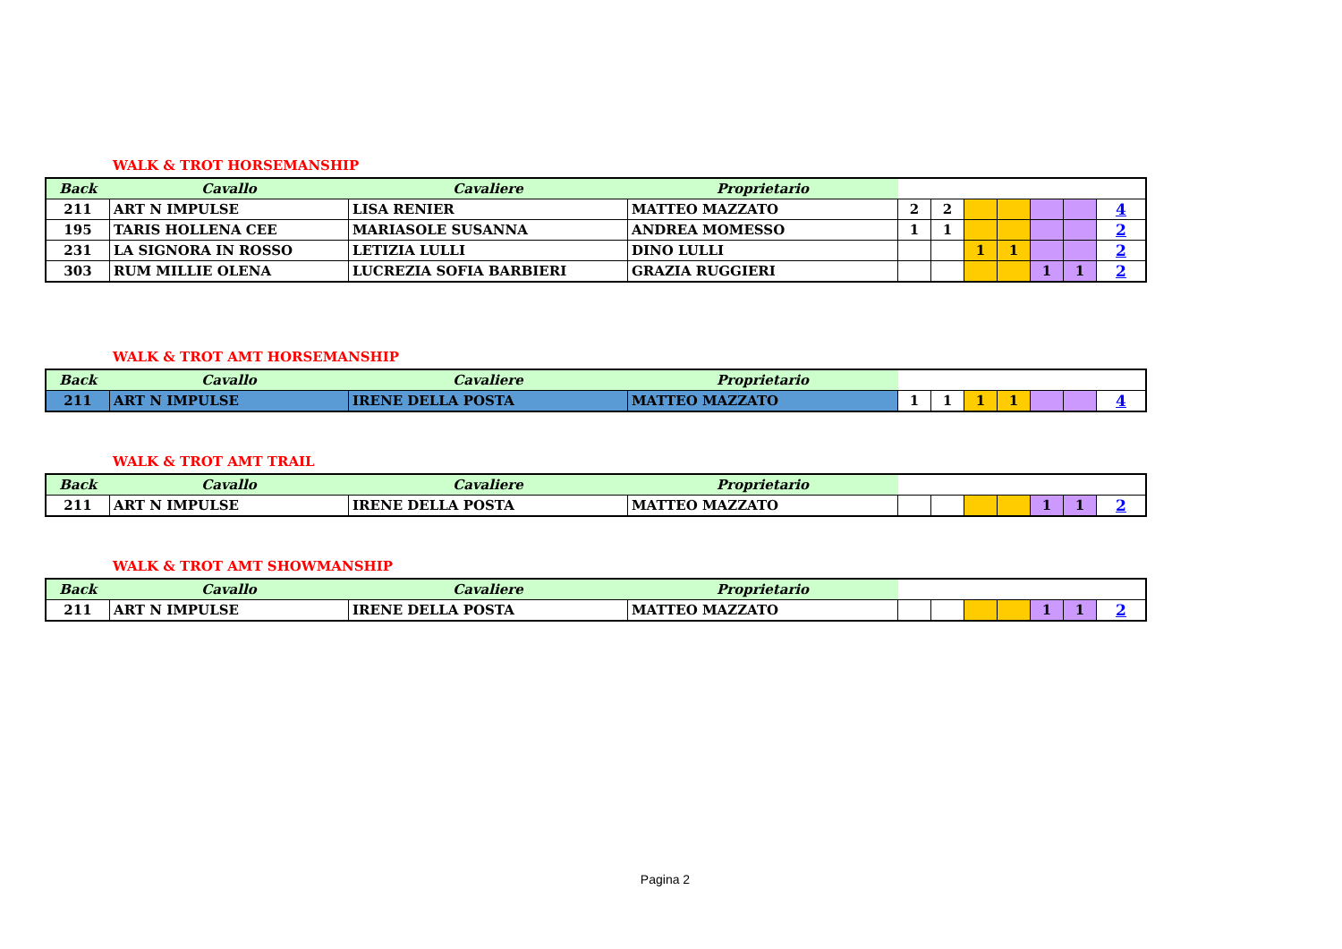WALK & TROT HORSEMANSHIP
| Back | Cavallo | Cavaliere | Proprietario | | | | | | | |
| --- | --- | --- | --- | --- | --- | --- | --- | --- | --- | --- |
| 211 | ART N IMPULSE | LISA RENIER | MATTEO MAZZATO | 2 | 2 | | | | | 4 |
| 195 | TARIS HOLLENA CEE | MARIASOLE SUSANNA | ANDREA MOMESSO | 1 | 1 | | | | | 2 |
| 231 | LA SIGNORA IN ROSSO | LETIZIA LULLI | DINO LULLI | | | 1 | 1 | | | 2 |
| 303 | RUM MILLIE OLENA | LUCREZIA SOFIA BARBIERI | GRAZIA RUGGIERI | | | | | 1 | 1 | 2 |
WALK & TROT AMT HORSEMANSHIP
| Back | Cavallo | Cavaliere | Proprietario | | | | | | | |
| --- | --- | --- | --- | --- | --- | --- | --- | --- | --- | --- |
| 211 | ART N IMPULSE | IRENE DELLA POSTA | MATTEO MAZZATO | 1 | 1 | 1 | 1 | | | 4 |
WALK & TROT AMT TRAIL
| Back | Cavallo | Cavaliere | Proprietario | | | | | | | |
| --- | --- | --- | --- | --- | --- | --- | --- | --- | --- | --- |
| 211 | ART N IMPULSE | IRENE DELLA POSTA | MATTEO MAZZATO | | | | | 1 | 1 | 2 |
WALK & TROT AMT SHOWMANSHIP
| Back | Cavallo | Cavaliere | Proprietario | | | | | | | |
| --- | --- | --- | --- | --- | --- | --- | --- | --- | --- | --- |
| 211 | ART N IMPULSE | IRENE DELLA POSTA | MATTEO MAZZATO | | | | | 1 | 1 | 2 |
Pagina 2